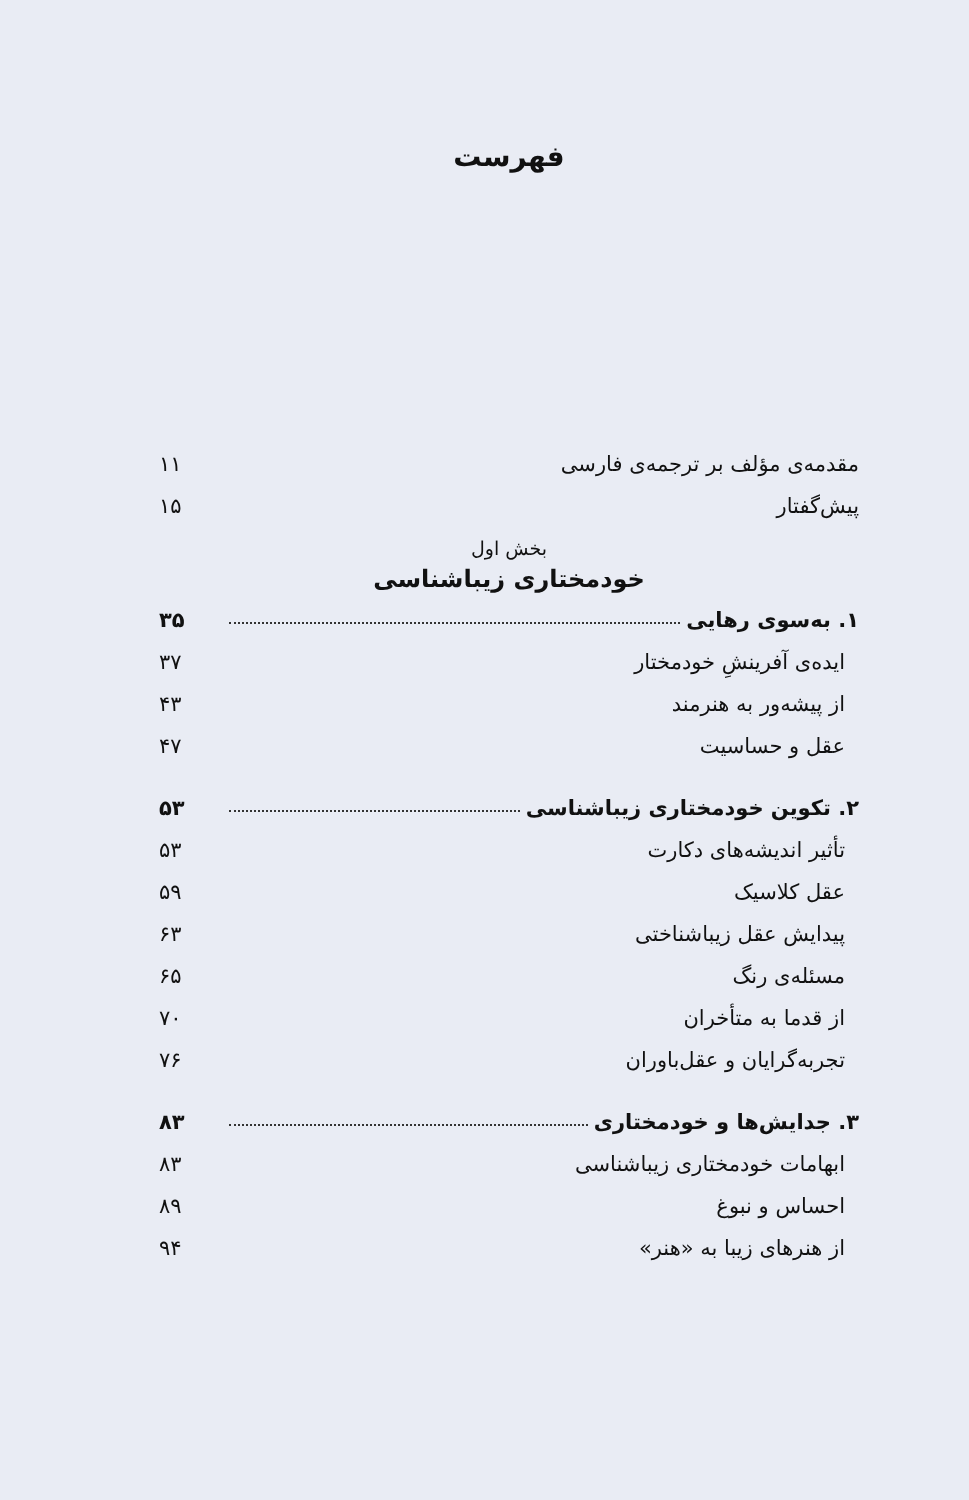فهرست
مقدمه‌ی مؤلف بر ترجمه‌ی فارسی ۱۱
پیش‌گفتار ۱۵
بخش اول
خودمختاری زیباشناسی
۱. به‌سوی رهایی ۳۵
ایده‌ی آفرینشِ خودمختار ۳۷
از پیشه‌ور به هنرمند ۴۳
عقل و حساسیت ۴۷
۲. تکوین خودمختاری زیباشناسی ۵۳
تأثیر اندیشه‌های دکارت ۵۳
عقل کلاسیک ۵۹
پیدایش عقل زیباشناختی ۶۳
مسئله‌ی رنگ ۶۵
از قدما به متأخران ۷۰
تجربه‌گرایان و عقل‌باوران ۷۶
۳. جدایش‌ها و خودمختاری ۸۳
ابهامات خودمختاری زیباشناسی ۸۳
احساس و نبوغ ۸۹
از هنرهای زیبا به «هنر» ۹۴